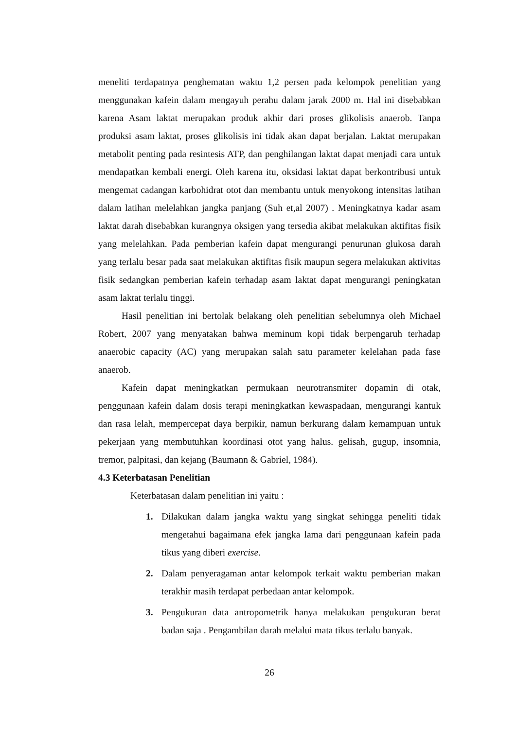meneliti terdapatnya penghematan waktu 1,2 persen pada kelompok penelitian yang menggunakan kafein dalam mengayuh perahu dalam jarak 2000 m. Hal ini disebabkan karena Asam laktat merupakan produk akhir dari proses glikolisis anaerob. Tanpa produksi asam laktat, proses glikolisis ini tidak akan dapat berjalan. Laktat merupakan metabolit penting pada resintesis ATP, dan penghilangan laktat dapat menjadi cara untuk mendapatkan kembali energi. Oleh karena itu, oksidasi laktat dapat berkontribusi untuk mengemat cadangan karbohidrat otot dan membantu untuk menyokong intensitas latihan dalam latihan melelahkan jangka panjang (Suh et,al 2007) . Meningkatnya kadar asam laktat darah disebabkan kurangnya oksigen yang tersedia akibat melakukan aktifitas fisik yang melelahkan. Pada pemberian kafein dapat mengurangi penurunan glukosa darah yang terlalu besar pada saat melakukan aktifitas fisik maupun segera melakukan aktivitas fisik sedangkan pemberian kafein terhadap asam laktat dapat mengurangi peningkatan asam laktat terlalu tinggi.
Hasil penelitian ini bertolak belakang oleh penelitian sebelumnya oleh Michael Robert, 2007 yang menyatakan bahwa meminum kopi tidak berpengaruh terhadap anaerobic capacity (AC) yang merupakan salah satu parameter kelelahan pada fase anaerob.
Kafein dapat meningkatkan permukaan neurotransmiter dopamin di otak, penggunaan kafein dalam dosis terapi meningkatkan kewaspadaan, mengurangi kantuk dan rasa lelah, mempercepat daya berpikir, namun berkurang dalam kemampuan untuk pekerjaan yang membutuhkan koordinasi otot yang halus. gelisah, gugup, insomnia, tremor, palpitasi, dan kejang (Baumann & Gabriel, 1984).
4.3 Keterbatasan Penelitian
Keterbatasan dalam penelitian ini yaitu :
1. Dilakukan dalam jangka waktu yang singkat sehingga peneliti tidak mengetahui bagaimana efek jangka lama dari penggunaan kafein pada tikus yang diberi exercise.
2. Dalam penyeragaman antar kelompok terkait waktu pemberian makan terakhir masih terdapat perbedaan antar kelompok.
3. Pengukuran data antropometrik hanya melakukan pengukuran berat badan saja . Pengambilan darah melalui mata tikus terlalu banyak.
26